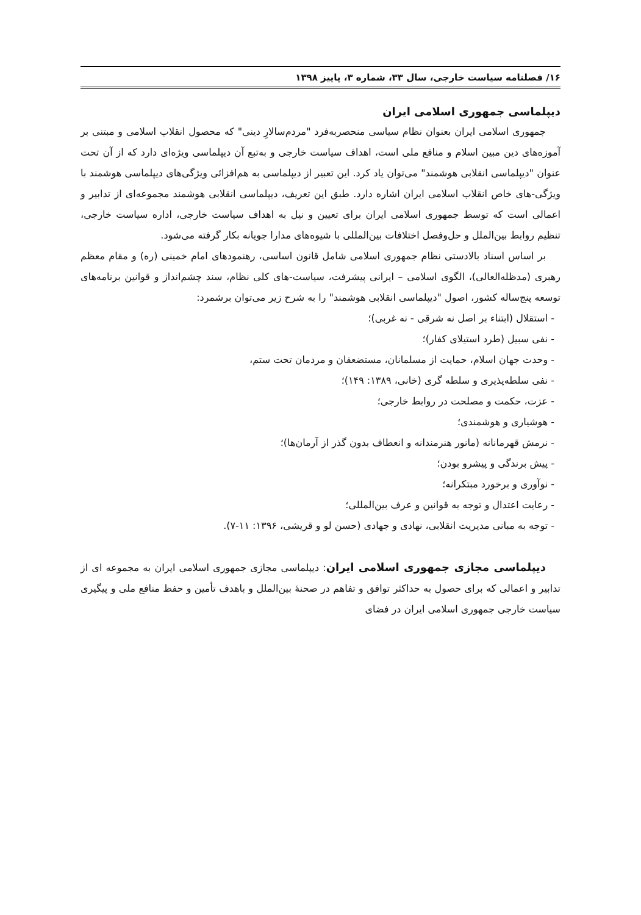۱۶/ فصلنامه سیاست خارجی، سال ۳۳، شماره ۳، پاییز ۱۳۹۸
دیپلماسی جمهوری اسلامی ایران
جمهوری اسلامی ایران بعنوان نظام سیاسی منحصربه‌فرد "مردم‌سالارِ دینی" که محصول انقلاب اسلامی و مبتنی بر آموزه‌های دین مبین اسلام و منافع ملی است، اهداف سیاست خارجی و به‌تبع آن دیپلماسی ویژه‌ای دارد که از آن تحت عنوان "دیپلماسی انقلابی هوشمند" می‌توان یاد کرد. این تعبیر از دیپلماسی به هم‌افزائی ویژگی‌های دیپلماسی هوشمند با ویژگی-های خاص انقلاب اسلامی ایران اشاره دارد. طبق این تعریف، دیپلماسی انقلابی هوشمند مجموعه‌ای از تدابیر و اعمالی است که توسط جمهوری اسلامی ایران برای تعیین و نیل به اهداف سیاست خارجی، اداره سیاست خارجی، تنظیم روابط بین‌الملل و حل‌وفصل اختلافات بین‌المللی با شیوه‌های مدارا جویانه بکار گرفته می‌شود.
بر اساس اسناد بالادستی نظام جمهوری اسلامی شامل قانون اساسی، رهنمودهای امام خمینی (ره) و مقام معظم رهبری (مدظله‌العالی)، الگوی اسلامی – ایرانی پیشرفت، سیاست-های کلی نظام، سند چشم‌انداز و قوانین برنامه‌های توسعه پنج‌ساله کشور، اصول "دیپلماسی انقلابی هوشمند" را به شرح زیر می‌توان برشمرد:
- استقلال (ابتناء بر اصل نه شرقی - نه غربی)؛
- نفی سبیل (طرد استیلای کفار)؛
- وحدت جهان اسلام، حمایت از مسلمانان، مستضعفان و مردمان تحت ستم،
- نفی سلطه‌پذیری و سلطه گری (خانی، ۱۳۸۹: ۱۴۹)؛
- عزت، حکمت و مصلحت در روابط خارجی؛
- هوشیاری و هوشمندی؛
- نرمش قهرمانانه (مانور هنرمندانه و انعطاف بدون گذر از آرمان‌ها)؛
- پیش برندگی و پیشرو بودن؛
- نوآوری و برخورد مبتکرانه؛
- رعایت اعتدال و توجه به قوانین و عرف بین‌المللی؛
- توجه به مبانی مدیریت انقلابی، نهادی و جهادی (حسن لو و قریشی، ۱۳۹۶: ۱۱-۷).
دیپلماسی مجازی جمهوری اسلامی ایران: دیپلماسی مجازی جمهوری اسلامی ایران به مجموعه ای از تدابیر و اعمالی که برای حصول به حداکثر توافق و تفاهم در صحنهٔ بین‌الملل و باهدف تأمین و حفظ منافع ملی و پیگیری سیاست خارجی جمهوری اسلامی ایران در فضای